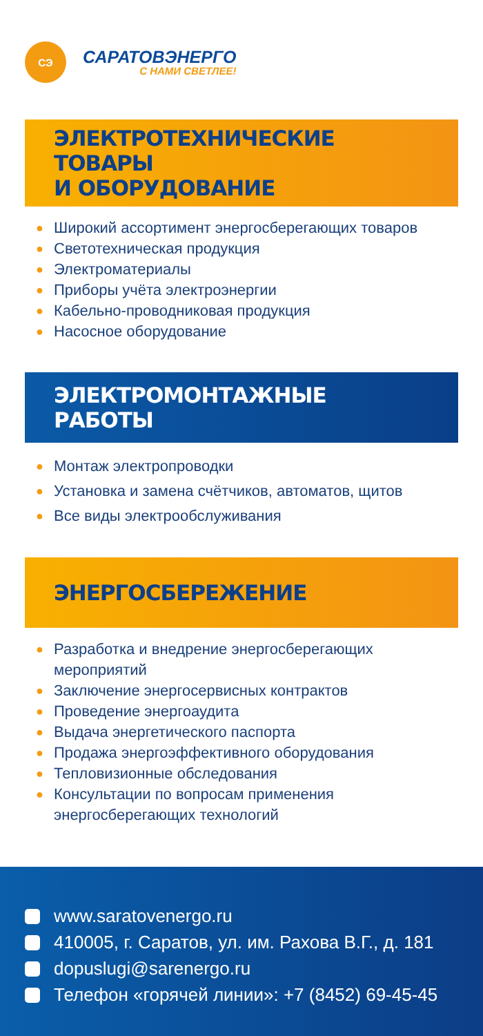СЭ
САРАТОВЭНЕРГО
С НАМИ СВЕТЛЕЕ!
ЭЛЕКТРОТЕХНИЧЕСКИЕ ТОВАРЫ
И ОБОРУДОВАНИЕ
● Широкий ассортимент энергосберегающих товаров
● Светотехническая продукция
● Электроматериалы
● Приборы учёта электроэнергии
● Кабельно-проводниковая продукция
● Насосное оборудование
ЭЛЕКТРОМОНТАЖНЫЕ РАБОТЫ
● Монтаж электропроводки
● Установка и замена счётчиков, автоматов, щитов
● Все виды электрообслуживания
ЭНЕРГОСБЕРЕЖЕНИЕ
● Разработка и внедрение энергосберегающих
мероприятий
● Заключение энергосервисных контрактов
● Проведение энергоаудита
● Выдача энергетического паспорта
● Продажа энергоэффективного оборудования
● Тепловизионные обследования
● Консультации по вопросам применения
энергосберегающих технологий
www.saratovenergo.ru
410005, г. Саратов, ул. им. Рахова В.Г., д. 181
dopuslugi@sarenergo.ru
Телефон «горячей линии»: +7 (8452) 69-45-45